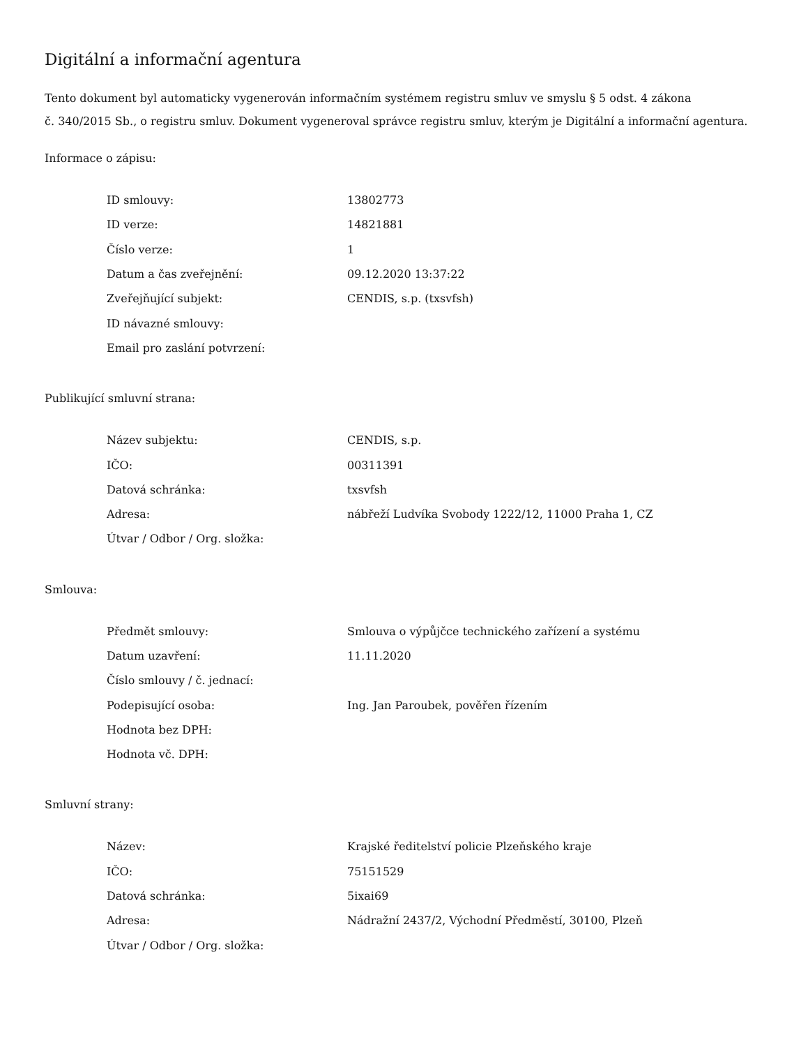Digitální a informační agentura
Tento dokument byl automaticky vygenerován informačním systémem registru smluv ve smyslu § 5 odst. 4 zákona
č. 340/2015 Sb., o registru smluv. Dokument vygeneroval správce registru smluv, kterým je Digitální a informační agentura.
Informace o zápisu:
| ID smlouvy: | 13802773 |
| ID verze: | 14821881 |
| Číslo verze: | 1 |
| Datum a čas zveřejnění: | 09.12.2020 13:37:22 |
| Zveřejňující subjekt: | CENDIS, s.p. (txsvfsh) |
| ID návazné smlouvy: | |
| Email pro zaslání potvrzení: | |
Publikující smluvní strana:
| Název subjektu: | CENDIS, s.p. |
| IČO: | 00311391 |
| Datová schránka: | txsvfsh |
| Adresa: | nábřeží Ludvíka Svobody 1222/12, 11000 Praha 1, CZ |
| Útvar / Odbor / Org. složka: | |
Smlouva:
| Předmět smlouvy: | Smlouva o výpůjčce technického zařízení a systému |
| Datum uzavření: | 11.11.2020 |
| Číslo smlouvy / č. jednací: | |
| Podepisující osoba: | Ing. Jan Paroubek, pověřen řízením |
| Hodnota bez DPH: | |
| Hodnota vč. DPH: | |
Smluvní strany:
| Název: | Krajské ředitelství policie Plzeňského kraje |
| IČO: | 75151529 |
| Datová schránka: | 5ixai69 |
| Adresa: | Nádražní 2437/2, Východní Předměstí, 30100, Plzeň |
| Útvar / Odbor / Org. složka: | |